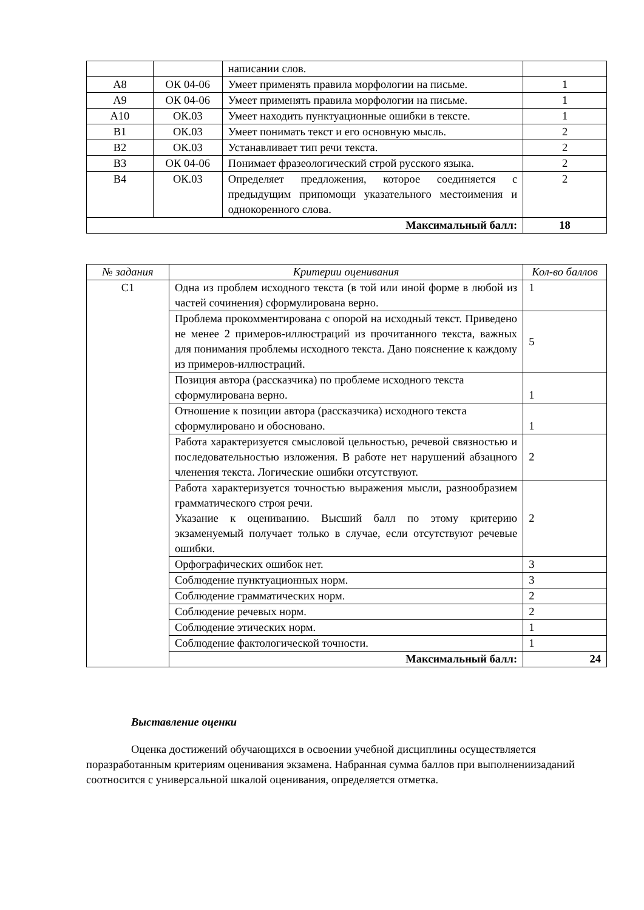| | | написании слов. | |
| А8 | ОК 04-06 | Умеет применять правила морфологии на письме. | 1 |
| А9 | ОК 04-06 | Умеет применять правила морфологии на письме. | 1 |
| А10 | ОК.03 | Умеет находить пунктуационные ошибки в тексте. | 1 |
| В1 | ОК.03 | Умеет понимать текст и его основную мысль. | 2 |
| В2 | ОК.03 | Устанавливает тип речи текста. | 2 |
| В3 | ОК 04-06 | Понимает фразеологический строй русского языка. | 2 |
| В4 | ОК.03 | Определяет предложения, которое соединяется с предыдущим припомощи указательного местоимения и однокоренного слова. | 2 |
| Максимальный балл: | | | 18 |
| № задания | Критерии оценивания | Кол-во баллов |
| --- | --- | --- |
| С1 | Одна из проблем исходного текста (в той или иной форме в любой из частей сочинения) сформулирована верно. | 1 |
| | Проблема прокомментирована с опорой на исходный текст. Приведено не менее 2 примеров-иллюстраций из прочитанного текста, важных для понимания проблемы исходного текста. Дано пояснение к каждому из примеров-иллюстраций. | 5 |
| | Позиция автора (рассказчика) по проблеме исходного текста сформулирована верно. | 1 |
| | Отношение к позиции автора (рассказчика) исходного текста сформулировано и обосновано. | 1 |
| | Работа характеризуется смысловой цельностью, речевой связностью и последовательностью изложения. В работе нет нарушений абзацного членения текста. Логические ошибки отсутствуют. | 2 |
| | Работа характеризуется точностью выражения мысли, разнообразием грамматического строя речи. Указание к оцениванию. Высший балл по этому критерию экзаменуемый получает только в случае, если отсутствуют речевые ошибки. | 2 |
| | Орфографических ошибок нет. | 3 |
| | Соблюдение пунктуационных норм. | 3 |
| | Соблюдение грамматических норм. | 2 |
| | Соблюдение речевых норм. | 2 |
| | Соблюдение этических норм. | 1 |
| | Соблюдение фактологической точности. | 1 |
| | Максимальный балл: | 24 |
Выставление оценки
Оценка достижений обучающихся в освоении учебной дисциплины осуществляется поразработанным критериям оценивания экзамена. Набранная сумма баллов при выполнениизаданий соотносится с универсальной шкалой оценивания, определяется отметка.